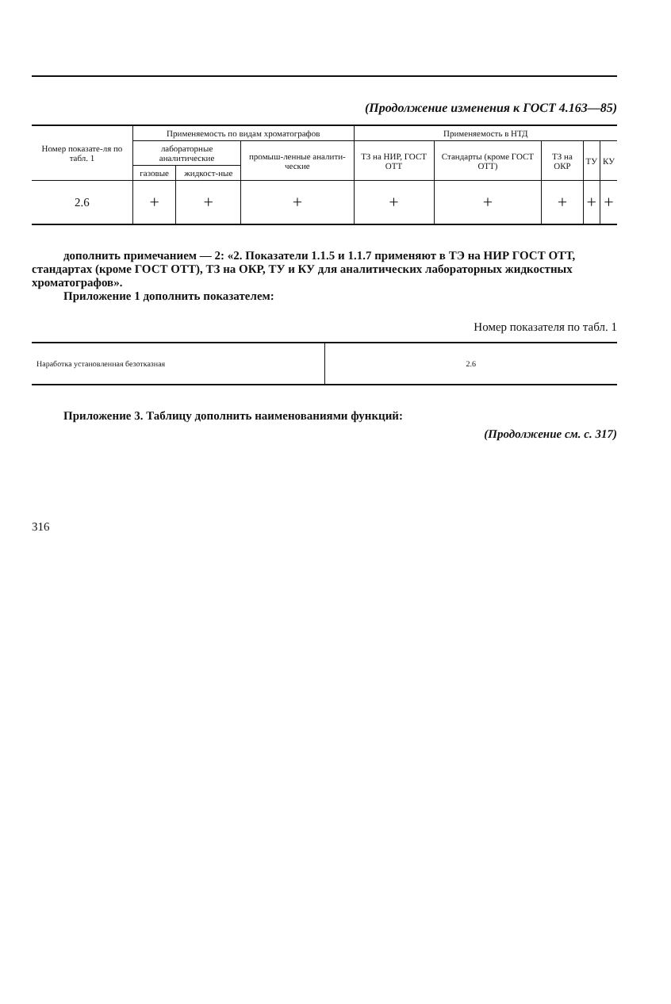(Продолжение изменения к ГОСТ 4.163—85)
| Номер показате-ля по табл. 1 | Применяемость по видам хроматографов | | | Применяемость в НТД | | | | |
| --- | --- | --- | --- | --- | --- | --- | --- | --- |
| | лабораторные аналитические | | промыш-ленные аналити-ческие | ТЗ на НИР, ГОСТ ОТТ | Стандарты (кроме ГОСТ ОТТ) | ТЗ на ОКР | ТУ | КУ |
| | газовые | жидкост-ные | | | | | | |
| 2.6 | + | + | + | + | + | + | + | + |
дополнить примечанием — 2: «2. Показатели 1.1.5 и 1.1.7 применяют в ТЭ на НИР ГОСТ ОТТ, стандартах (кроме ГОСТ ОТТ), ТЗ на ОКР, ТУ и КУ для аналитических лабораторных жидкостных хроматографов».
Приложение 1 дополнить показателем:
Номер показателя по табл. 1
| Наработка установленная безотказная | 2.6 |
Приложение 3. Таблицу дополнить наименованиями функций:
(Продолжение см. с. 317)
316